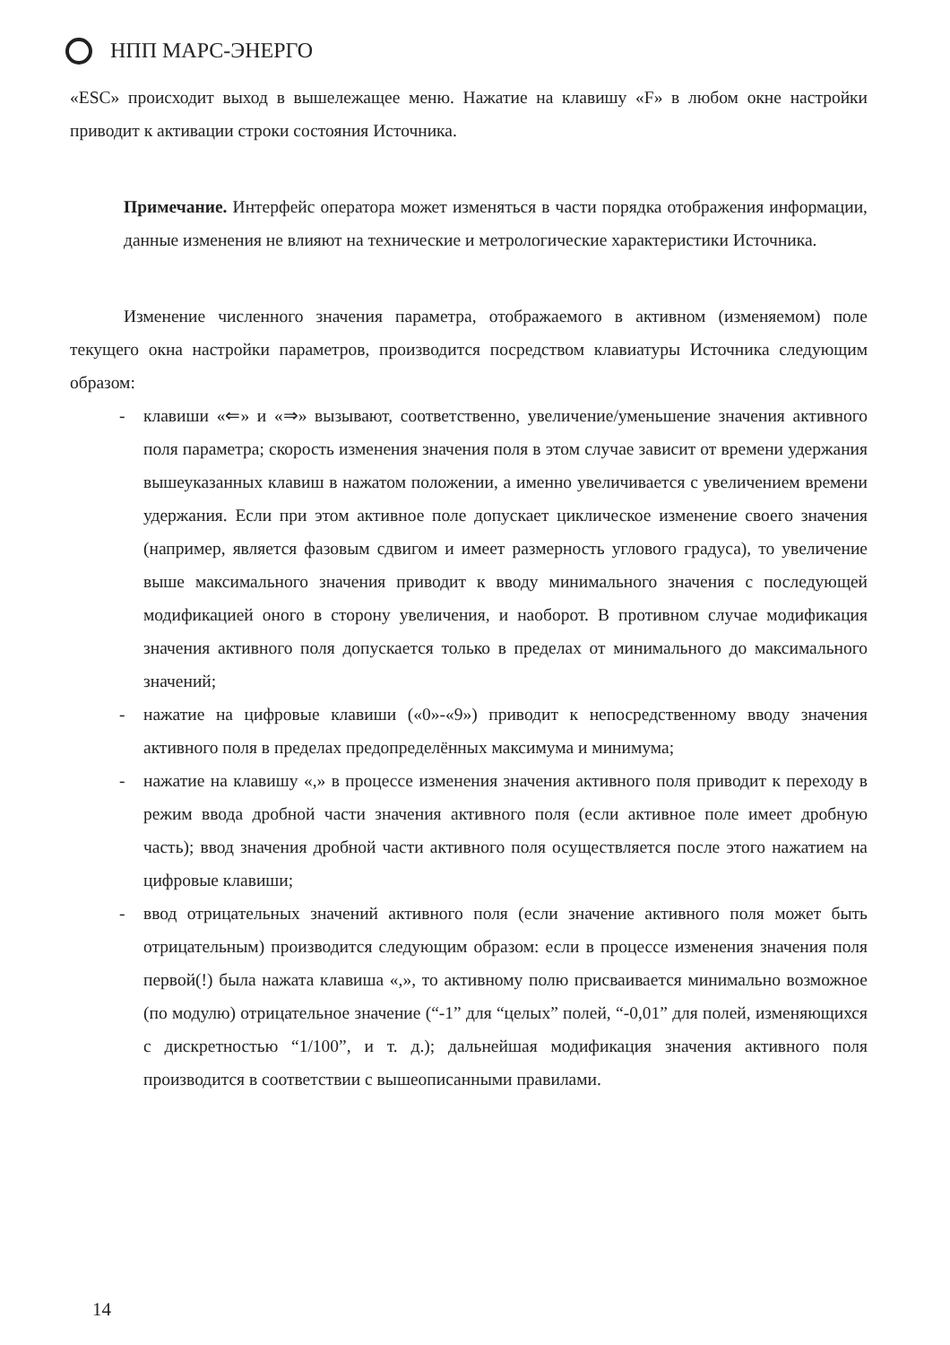НПП МАРС-ЭНЕРГО
«ESC» происходит выход в вышележащее меню. Нажатие на клавишу «F» в любом окне настройки приводит к активации строки состояния Источника.
Примечание. Интерфейс оператора может изменяться в части порядка отображения информации, данные изменения не влияют на технические и метрологические характеристики Источника.
Изменение численного значения параметра, отображаемого в активном (изменяемом) поле текущего окна настройки параметров, производится посредством клавиатуры Источника следующим образом:
- клавиши «⇐» и «⇒» вызывают, соответственно, увеличение/уменьшение значения активного поля параметра; скорость изменения значения поля в этом случае зависит от времени удержания вышеуказанных клавиш в нажатом положении, а именно увеличивается с увеличением времени удержания. Если при этом активное поле допускает циклическое изменение своего значения (например, является фазовым сдвигом и имеет размерность углового градуса), то увеличение выше максимального значения приводит к вводу минимального значения с последующей модификацией оного в сторону увеличения, и наоборот. В противном случае модификация значения активного поля допускается только в пределах от минимального до максимального значений;
- нажатие на цифровые клавиши («0»-«9») приводит к непосредственному вводу значения активного поля в пределах предопределённых максимума и минимума;
- нажатие на клавишу «,» в процессе изменения значения активного поля приводит к переходу в режим ввода дробной части значения активного поля (если активное поле имеет дробную часть); ввод значения дробной части активного поля осуществляется после этого нажатием на цифровые клавиши;
- ввод отрицательных значений активного поля (если значение активного поля может быть отрицательным) производится следующим образом: если в процессе изменения значения поля первой(!) была нажата клавиша «,», то активному полю присваивается минимально возможное (по модулю) отрицательное значение (“-1” для “целых” полей, “-0,01” для полей, изменяющихся с дискретностью “1/100”, и т. д.); дальнейшая модификация значения активного поля производится в соответствии с вышеописанными правилами.
14